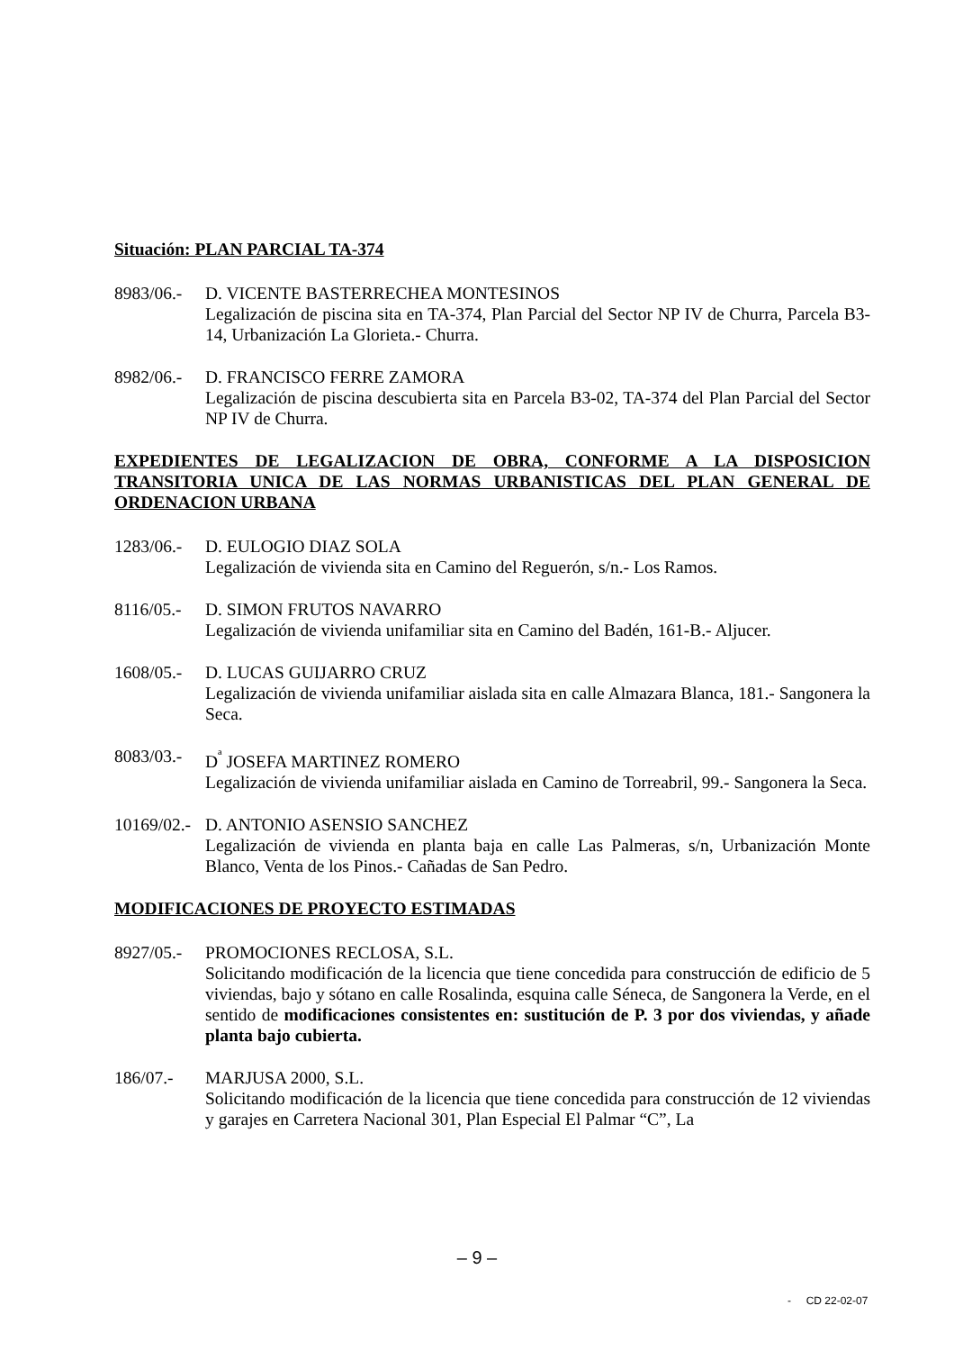Situación: PLAN PARCIAL TA-374
8983/06.-
D. VICENTE BASTERRECHEA MONTESINOS
Legalización de piscina sita en TA-374, Plan Parcial del Sector NP IV de Churra, Parcela B3-14, Urbanización La Glorieta.- Churra.
8982/06.-
D. FRANCISCO FERRE ZAMORA
Legalización de piscina descubierta sita en Parcela B3-02, TA-374 del Plan Parcial del Sector NP IV de Churra.
EXPEDIENTES DE LEGALIZACION DE OBRA, CONFORME A LA DISPOSICION TRANSITORIA UNICA DE LAS NORMAS URBANISTICAS DEL PLAN GENERAL DE ORDENACION URBANA
1283/06.-
D. EULOGIO DIAZ SOLA
Legalización de vivienda sita en Camino del Reguerón, s/n.- Los Ramos.
8116/05.-
D. SIMON FRUTOS NAVARRO
Legalización de vivienda unifamiliar sita en Camino del Badén, 161-B.- Aljucer.
1608/05.-
D. LUCAS GUIJARRO CRUZ
Legalización de vivienda unifamiliar aislada sita en calle Almazara Blanca, 181.- Sangonera la Seca.
8083/03.-
D<sup>ª</sup> JOSEFA MARTINEZ ROMERO
Legalización de vivienda unifamiliar aislada en Camino de Torreabril, 99.- Sangonera la Seca.
10169/02.-
D. ANTONIO ASENSIO SANCHEZ
Legalización de vivienda en planta baja en calle Las Palmeras, s/n, Urbanización Monte Blanco, Venta de los Pinos.- Cañadas de San Pedro.
MODIFICACIONES DE PROYECTO ESTIMADAS
8927/05.-
PROMOCIONES RECLOSA, S.L.
Solicitando modificación de la licencia que tiene concedida para construcción de edificio de 5 viviendas, bajo y sótano en calle Rosalinda, esquina calle Séneca, de Sangonera la Verde, en el sentido de modificaciones consistentes en: sustitución de P. 3 por dos viviendas, y añade planta bajo cubierta.
186/07.- MARJUSA 2000, S.L.
Solicitando modificación de la licencia que tiene concedida para construcción de 12 viviendas y garajes en Carretera Nacional 301, Plan Especial El Palmar “C”, La
– 9 –
- CD 22-02-07